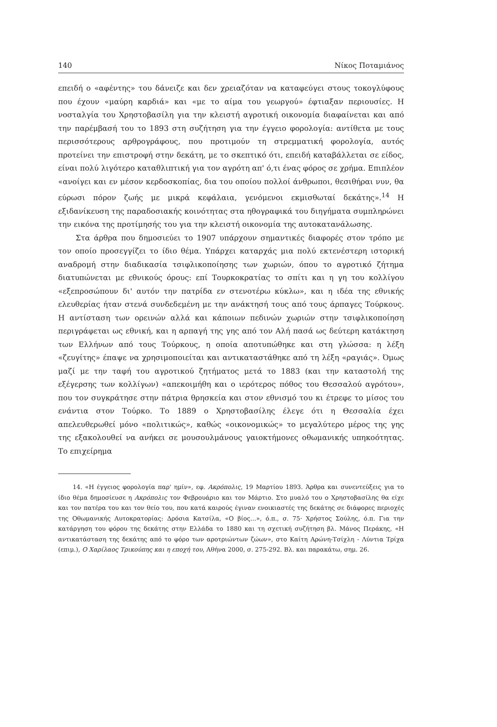140 Νίκος Ποταμιάνος
επειδή ο «αφέντης» του δάνειζε και δεν χρειαζόταν να καταφεύγει στους τοκογλύφους που έχουν «μαύρη καρδιά» και «με το αίμα του γεωργού» έφτιαξαν περιουσίες. Η νοσταλγία του Χρηστοβασίλη για την κλειστή αγροτική οικονομία διαφαίνεται και από την παρέμβασή του το 1893 στη συζήτηση για την έγγειο φορολογία: αντίθετα με τους περισσότερους αρθρογράφους, που προτιμούν τη στρεμματική φορολογία, αυτός προτείνει την επιστροφή στην δεκάτη, με το σκεπτικό ότι, επειδή καταβάλλεται σε είδος, είναι πολύ λιγότερο καταθλιπτική για τον αγρότη απ' ό,τι ένας φόρος σε χρήμα. Επιπλέον «ανοίγει και εν μέσον κερδοσκοπίας, δια του οποίου πολλοί άνθρωποι, θεσιθήραι νυν, θα εύρωσι πόρον ζωής με μικρά κεφάλαια, γενόμενοι εκμισθωταί δεκάτης».<sup>14</sup> Η εξιδανίκευση της παραδοσιακής κοινότητας στα ηθογραφικά του διηγήματα συμπληρώνει την εικόνα της προτίμησής του για την κλειστή οικονομία της αυτοκατανάλωσης.
Στα άρθρα που δημοσιεύει το 1907 υπάρχουν σημαντικές διαφορές στον τρόπο με τον οποίο προσεγγίζει το ίδιο θέμα. Υπάρχει καταρχάς μια πολύ εκτενέστερη ιστορική αναδρομή στην διαδικασία τσιφλικοποίησης των χωριών, όπου το αγροτικό ζήτημα διατυπώνεται με εθνικούς όρους: επί Τουρκοκρατίας το σπίτι και η γη του κολλίγου «εξεπροσώπουν δι' αυτόν την πατρίδα εν στενοτέρω κύκλω», και η ιδέα της εθνικής ελευθερίας ήταν στενά συνδεδεμένη με την ανάκτησή τους από τους άρπαγες Τούρκους. Η αντίσταση των ορεινών αλλά και κάποιων πεδινών χωριών στην τσιφλικοποίηση περιγράφεται ως εθνική, και η αρπαγή της γης από τον Αλή πασά ως δεύτερη κατάκτηση των Ελλήνων από τους Τούρκους, η οποία αποτυπώθηκε και στη γλώσσα: η λέξη «ζευγίτης» έπαψε να χρησιμοποιείται και αντικαταστάθηκε από τη λέξη «ραγιάς». Όμως μαζί με την ταφή του αγροτικού ζητήματος μετά το 1883 (και την καταστολή της εξέγερσης των κολλίγων) «απεκοιμήθη και ο ιερότερος πόθος του Θεσσαλού αγρότου», που τον συγκράτησε στην πάτρια θρησκεία και στον εθνισμό του κι έτρεφε το μίσος του ενάντια στον Τούρκο. Το 1889 ο Χρηστοβασίλης έλεγε ότι η Θεσσαλία έχει απελευθερωθεί μόνο «πολιτικώς», καθώς «οικονομικώς» το μεγαλύτερο μέρος της γης της εξακολουθεί να ανήκει σε μουσουλμάνους γαιοκτήμονες οθωμανικής υπηκοότητας. Το επιχείρημα
14. «Η έγγειος φορολογία παρ' ημίν», εφ. Ακρόπολις, 19 Μαρτίου 1893. Άρθρα και συνεντεύξεις για το ίδιο θέμα δημοσίευσε η Ακρόπολις τον Φεβρουάριο και τον Μάρτιο. Στο μυαλό του ο Χρηστοβασίλης θα είχε και τον πατέρα του και τον θείο του, που κατά καιρούς έγιναν ενοικιαστές της δεκάτης σε διάφορες περιοχές της Οθωμανικής Αυτοκρατορίας: Δρόσια Κατσίλα, «Ο βίος...», ό.π., σ. 75· Χρήστος Σούλης, ό.π. Για την κατάργηση του φόρου της δεκάτης στην Ελλάδα το 1880 και τη σχετική συζήτηση βλ. Μάνος Περάκης, «Η αντικατάσταση της δεκάτης από το φόρο των αροτριώντων ζώων», στο Καίτη Αρώνη-Τσίχλη - Λύντια Τρίχα (επιμ.), Ο Χαρίλαος Τρικούπης και η εποχή του, Αθήνα 2000, σ. 275-292. Βλ. και παρακάτω, σημ. 26.